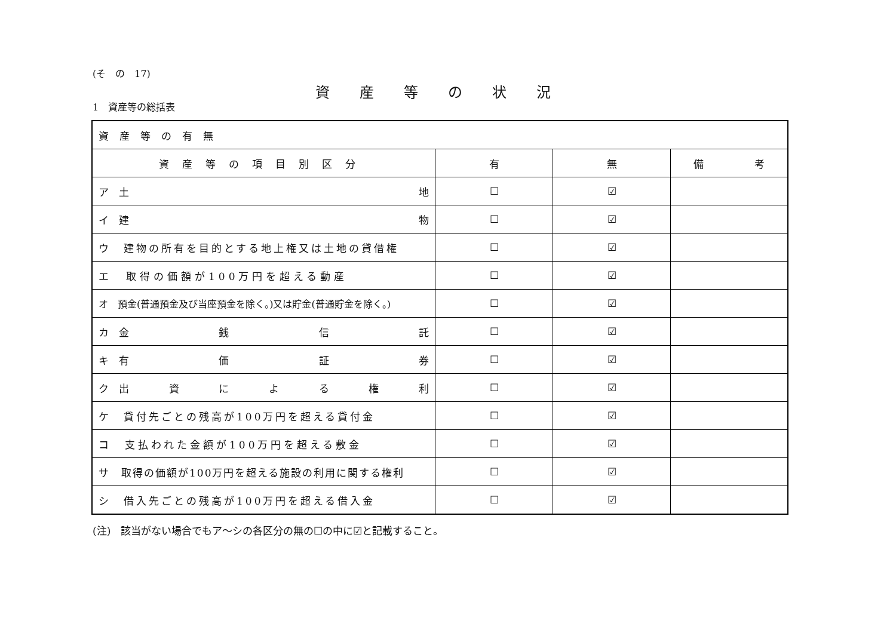(そ　の　17)
資産等の状況
1　資産等の総括表
| 資産等の有無 | | | |
| 資産等の項目別区分 | 有 | 無 | 備 考 |
| ア 土 地 | ☐ | ☑ | |
| イ 建 物 | ☐ | ☑ | |
| ウ 建物の所有を目的とする地上権又は土地の貸借権 | ☐ | ☑ | |
| エ 取得の価額が100万円を超える動産 | ☐ | ☑ | |
| オ 預金(普通預金及び当座預金を除く。)又は貯金(普通貯金を除く。) | ☐ | ☑ | |
| カ 金 銭 信 託 | ☐ | ☑ | |
| キ 有 価 証 券 | ☐ | ☑ | |
| ク 出 資 に よ る 権 利 | ☐ | ☑ | |
| ケ 貸付先ごとの残高が100万円を超える貸付金 | ☐ | ☑ | |
| コ 支払われた金額が100万円を超える敷金 | ☐ | ☑ | |
| サ 取得の価額が100万円を超える施設の利用に関する権利 | ☐ | ☑ | |
| シ 借入先ごとの残高が100万円を超える借入金 | ☐ | ☑ | |
(注)　該当がない場合でもア～シの各区分の無の☐の中に☑と記載すること。